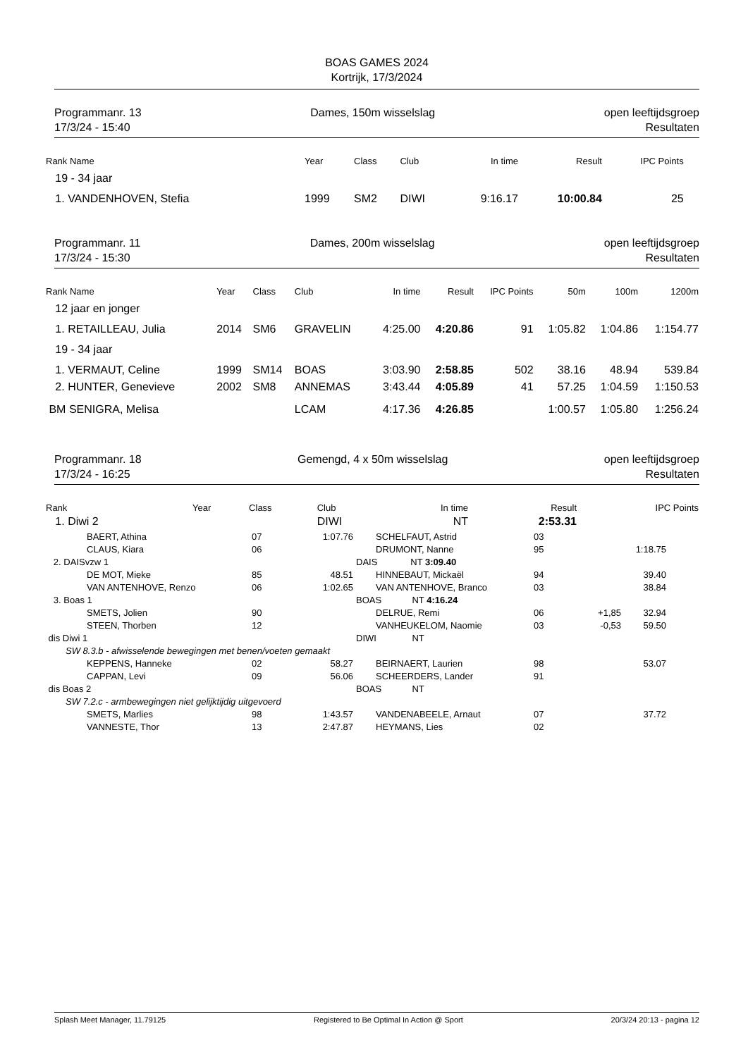BOAS GAMES 2024
Kortrijk, 17/3/2024
Programmanr. 13
17/3/24 - 15:40
Dames, 150m wisselslag open leeftijdsgroep
Resultaten
| Rank Name | Year | Class | Club | In time | Result | IPC Points | | | |
| --- | --- | --- | --- | --- | --- | --- | --- | --- | --- |
| 19 - 34 jaar | | | | | | | | | |
| 1. VANDENHOVEN, Stefia | 1999 | SM2 | DIWI | 9:16.17 | 10:00.84 | 25 | | | |
Programmanr. 11
17/3/24 - 15:30
Dames, 200m wisselslag open leeftijdsgroep
Resultaten
| Rank Name | Year | Class | Club | In time | Result | IPC Points | 50m | 100m | 1200m |
| --- | --- | --- | --- | --- | --- | --- | --- | --- | --- |
| 12 jaar en jonger | | | | | | | | | |
| 1. RETAILLEAU, Julia | 2014 | SM6 | GRAVELIN | 4:25.00 | 4:20.86 | 91 | 1:05.82 | 1:04.86 | 1:154.77 |
| 19 - 34 jaar | | | | | | | | | |
| 1. VERMAUT, Celine | 1999 | SM14 | BOAS | 3:03.90 | 2:58.85 | 502 | 38.16 | 48.94 | 539.84 |
| 2. HUNTER, Genevieve | 2002 | SM8 | ANNEMAS | 3:43.44 | 4:05.89 | 41 | 57.25 | 1:04.59 | 1:150.53 |
| BM SENIGRA, Melisa | | | LCAM | 4:17.36 | 4:26.85 | | 1:00.57 | 1:05.80 | 1:256.24 |
Programmanr. 18
17/3/24 - 16:25
Gemengd, 4 x 50m wisselslag open leeftijdsgroep
Resultaten
| Rank | Year | Class | Club | In time | Result | IPC Points |
| --- | --- | --- | --- | --- | --- | --- |
| 1. Diwi 2 | | | DIWI | NT | 2:53.31 | |
| BAERT, Athina | 07 | 1:07.76 | SCHELFAUT, Astrid | 03 | | | |
| CLAUS, Kiara | 06 | | DRUMONT, Nanne | 95 | | 1:18.75 | |
| 2. DAISvzw 1 | | | DAIS NT 3:09.40 | | | | |
| DE MOT, Mieke | 85 | 48.51 | HINNEBAUT, Mickaël | 94 | | 39.40 | |
| VAN ANTENHOVE, Renzo | 06 | 1:02.65 | VAN ANTENHOVE, Branco | 03 | | 38.84 | |
| 3. Boas 1 | | | BOAS NT 4:16.24 | | | | |
| SMETS, Jolien | 90 | | DELRUE, Remi | 06 | +1,85 | 32.94 | |
| STEEN, Thorben | 12 | | VANHEUKELOM, Naomie | 03 | -0,53 | 59.50 | |
| dis Diwi 1 | | | DIWI NT | | | | |
| SW 8.3.b - afwisselende bewegingen met benen/voeten gemaakt | | | | | | | |
| KEPPENS, Hanneke | 02 | 58.27 | BEIRNAERT, Laurien | 98 | | 53.07 | |
| CAPPAN, Levi | 09 | 56.06 | SCHEERDERS, Lander | 91 | | | |
| dis Boas 2 | | | BOAS NT | | | | |
| SW 7.2.c - armbewegingen niet gelijktijdig uitgevoerd | | | | | | | |
| SMETS, Marlies | 98 | 1:43.57 | VANDENABEELE, Arnaut | 07 | | 37.72 | |
| VANNESTE, Thor | 13 | 2:47.87 | HEYMANS, Lies | 02 | | | |
Splash Meet Manager, 11.79125 Registered to Be Optimal In Action @ Sport 20/3/24 20:13 - pagina 12